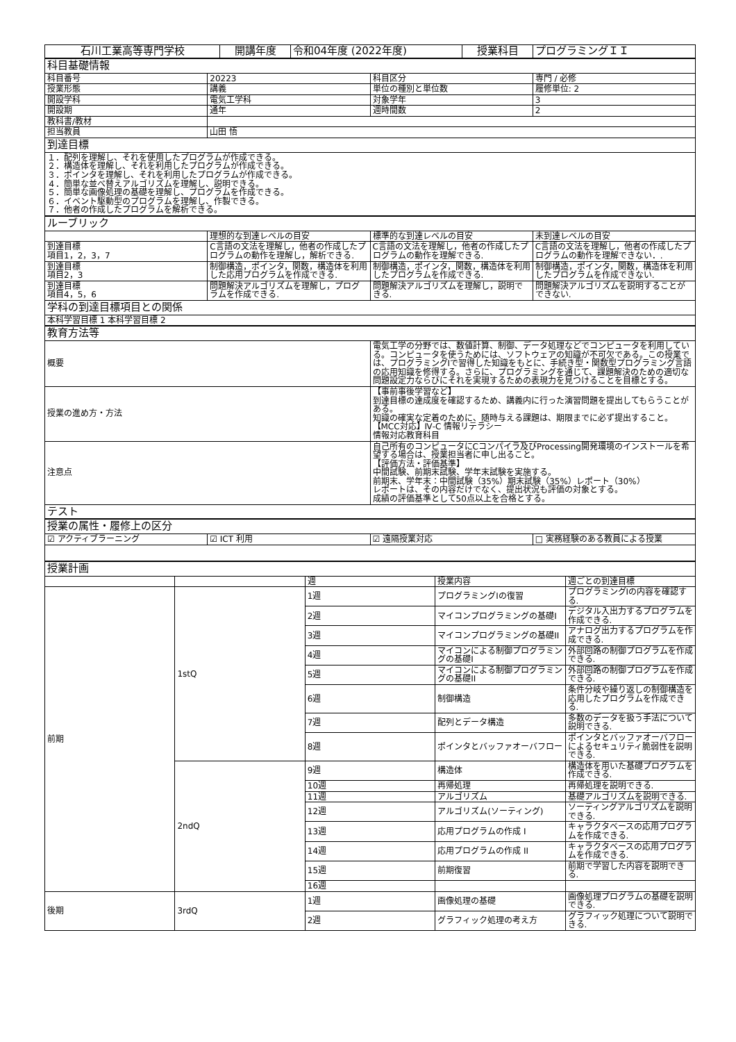| 石川工業高等専門学校 | 開講年度 | 令和04年度 (2022年度) | 授業科目 | プログラミングＩＩ |
| 科目基礎情報 | | | |
| 科目番号 | 20223 | 科目区分 | 専門 / 必修 |
| 授業形態 | 講義 | 単位の種別と単位数 | 履修単位: 2 |
| 開設学科 | 電気工学科 | 対象学年 | 3 |
| 開設期 | 通年 | 週時間数 | 2 |
| 教科書/教材 | | | |
| 担当教員 | 山田 悟 | | |
| 到達目標 | | | |
| １．配列を理解し、それを使用したプログラムが作成できる。 ２．構造体を理解し、それを利用したプログラムが作成できる。 ３．ポインタを理解し、それを利用したプログラムが作成できる。 ４．簡単な並べ替えアルゴリズムを理解し、説明できる。 ５．簡単な画像処理の基礎を理解し、プログラムを作成できる。 ６．イベント駆動型のプログラムを理解し、作製できる。 ７．他者の作成したプログラムを解析できる。 | | | |
| ルーブリック | | | |
| | 理想的な到達レベルの目安 | 標準的な到達レベルの目安 | 未到達レベルの目安 |
| 到達目標 項目1，2，3，7 | C言語の文法を理解し，他者の作成したプログラムの動作を理解し，解析できる. | C言語の文法を理解し，他者の作成したプログラムの動作を理解できる. | C言語の文法を理解し，他者の作成したプログラムの動作を理解できない．. |
| 到達目標 項目2，3 | 制御構造，ポインタ，関数，構造体を利用した応用プログラムを作成できる. | 制御構造，ポインタ，関数，構造体を利用したプログラムを作成できる. | 制御構造，ポインタ，関数，構造体を利用したプログラムを作成できない. |
| 到達目標 項目4，5，6 | 問題解決アルゴリズムを理解し，プログラムを作成できる. | 問題解決アルゴリズムを理解し，説明できる. | 問題解決アルゴリズムを説明することができない. |
| 学科の到達目標項目との関係 | | | |
| 本科学習目標 1 本科学習目標 2 | | | |
| 教育方法等 | |
| 概要 | 電気工学の分野では、数値計算、制御、データ処理などでコンピュータを利用している。コンピュータを使うためには、ソフトウェアの知識が不可欠である。この授業では、プログラミングIで習得した知識をもとに、手続き型・関数型プログラミング言語の応用知識を修得する。さらに、プログラミングを通じて、課題解決のための適切な問題設定力ならびにそれを実現するための表現力を見つけることを目標とする。 |
| 授業の進め方・方法 | 【事前事後学習など】 到達目標の達成度を確認するため、講義内に行った演習問題を提出してもらうことがある。 知識の確実な定着のために、随時与える課題は、期限までに必ず提出すること。 【MCC対応】Ⅳ-C 情報リテラシー 情報対応教育科目 |
| 注意点 | 自己所有のコンピュータにCコンパイラ及びProcessing開発環境のインストールを希望する場合は、授業担当者に申し出ること。 【評価方法・評価基準】 中間試験、前期末試験、学年末試験を実施する。 前期末、学年末：中間試験（35%）期末試験（35%）レポート（30%） レポートは、その内容だけでなく、提出状況も評価の対象とする。 成績の評価基準として50点以上を合格とする。 |
| テスト | |
| 授業の属性・履修上の区分 | | | |
| ☑ アクティブラーニング | ☑ ICT 利用 | ☑ 遠隔授業対応 | □ 実務経験のある教員による授業 |
| 授業計画 | | | | |
| | | 週 | 授業内容 | 週ごとの到達目標 |
| 前期 | 1stQ | 1週 | プログラミングIの復習 | プログラミングIの内容を確認する. |
| | | 2週 | マイコンプログラミングの基礎I | デジタル入出力するプログラムを作成できる. |
| | | 3週 | マイコンプログラミングの基礎II | アナログ出力するプログラムを作成できる. |
| | | 4週 | マイコンによる制御プログラミングの基礎I | 外部回路の制御プログラムを作成できる. |
| | | 5週 | マイコンによる制御プログラミングの基礎II | 外部回路の制御プログラムを作成できる. |
| | | 6週 | 制御構造 | 条件分岐や繰り返しの制御構造を応用したプログラムを作成できる. |
| | | 7週 | 配列とデータ構造 | 多数のデータを扱う手法について説明できる. |
| | | 8週 | ポインタとバッファオーバフロー | ポインタとバッファオーバフローによるセキュリティ脆弱性を説明できる. |
| | 2ndQ | 9週 | 構造体 | 構造体を用いた基礎プログラムを作成できる. |
| | | 10週 | 再帰処理 | 再帰処理を説明できる. |
| | | 11週 | アルゴリズム | 基礎アルゴリズムを説明できる. |
| | | 12週 | アルゴリズム(ソーティング) | ソーティングアルゴリズムを説明できる. |
| | | 13週 | 応用プログラムの作成 I | キャラクタベースの応用プログラムを作成できる. |
| | | 14週 | 応用プログラムの作成 II | キャラクタベースの応用プログラムを作成できる. |
| | | 15週 | 前期復習 | 前期で学習した内容を説明できる. |
| | | 16週 | | |
| 後期 | 3rdQ | 1週 | 画像処理の基礎 | 画像処理プログラムの基礎を説明できる. |
| | | 2週 | グラフィック処理の考え方 | グラフィック処理について説明できる. |